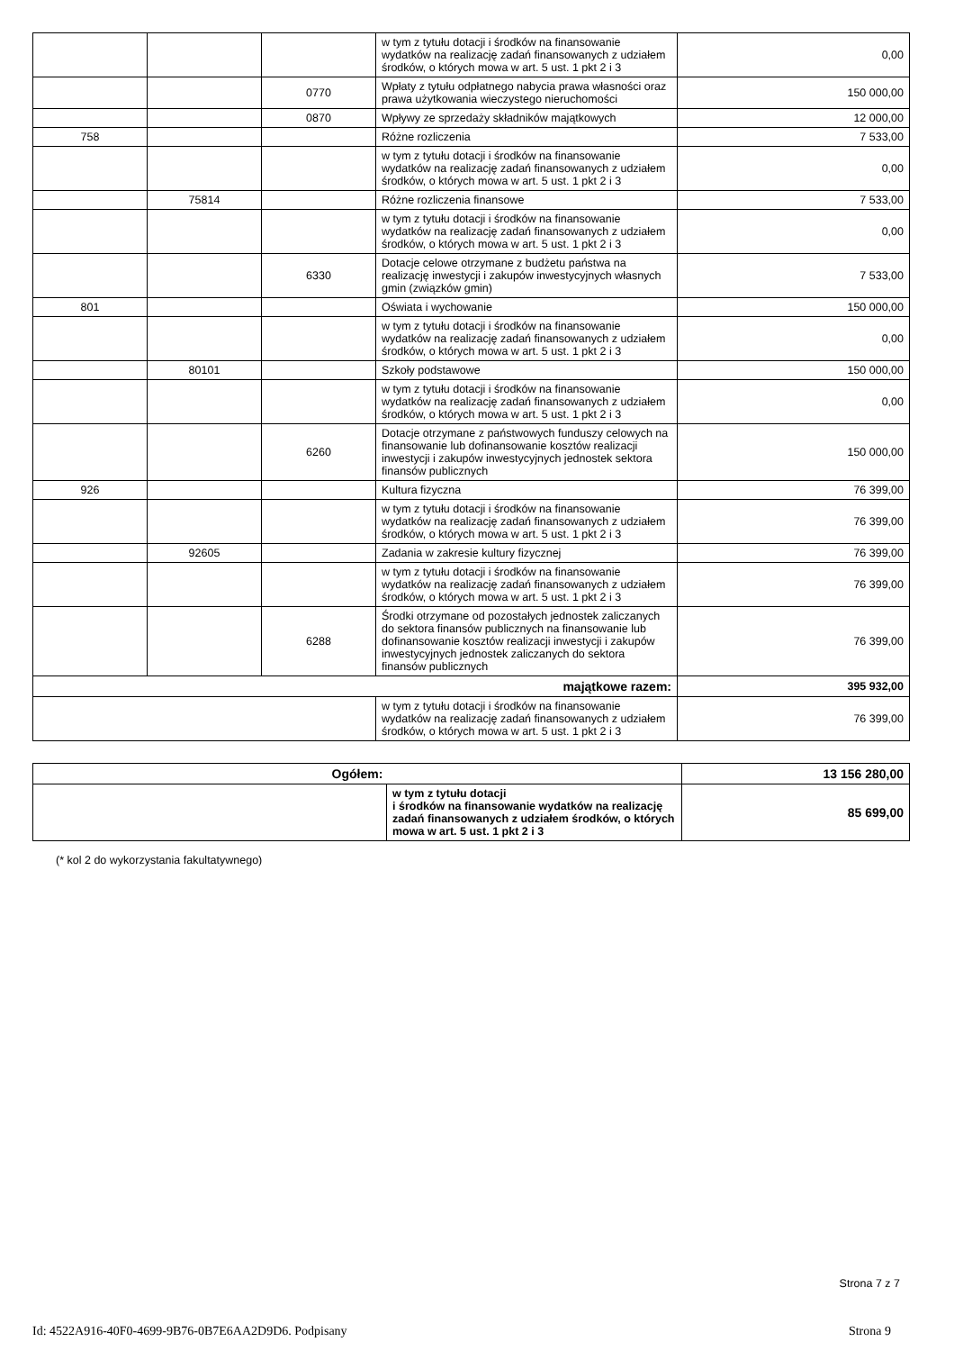| | | | w tym z tytułu dotacji i środków na finansowanie wydatków na realizację zadań finansowanych z udziałem środków, o których mowa w art. 5 ust. 1 pkt 2 i 3 | 0,00 |
| | | 0770 | Wpłaty z tytułu odpłatnego nabycia prawa własności oraz prawa użytkowania wieczystego nieruchomości | 150 000,00 |
| | | 0870 | Wpływy ze sprzedaży składników majątkowych | 12 000,00 |
| 758 | | | Różne rozliczenia | 7 533,00 |
| | | | w tym z tytułu dotacji i środków na finansowanie wydatków na realizację zadań finansowanych z udziałem środków, o których mowa w art. 5 ust. 1 pkt 2 i 3 | 0,00 |
| | 75814 | | Różne rozliczenia finansowe | 7 533,00 |
| | | | w tym z tytułu dotacji i środków na finansowanie wydatków na realizację zadań finansowanych z udziałem środków, o których mowa w art. 5 ust. 1 pkt 2 i 3 | 0,00 |
| | | 6330 | Dotacje celowe otrzymane z budżetu państwa na realizację inwestycji i zakupów inwestycyjnych własnych gmin (związków gmin) | 7 533,00 |
| 801 | | | Oświata i wychowanie | 150 000,00 |
| | | | w tym z tytułu dotacji i środków na finansowanie wydatków na realizację zadań finansowanych z udziałem środków, o których mowa w art. 5 ust. 1 pkt 2 i 3 | 0,00 |
| | 80101 | | Szkoły podstawowe | 150 000,00 |
| | | | w tym z tytułu dotacji i środków na finansowanie wydatków na realizację zadań finansowanych z udziałem środków, o których mowa w art. 5 ust. 1 pkt 2 i 3 | 0,00 |
| | | 6260 | Dotacje otrzymane z państwowych funduszy celowych na finansowanie lub dofinansowanie kosztów realizacji inwestycji i zakupów inwestycyjnych jednostek sektora finansów publicznych | 150 000,00 |
| 926 | | | Kultura fizyczna | 76 399,00 |
| | | | w tym z tytułu dotacji i środków na finansowanie wydatków na realizację zadań finansowanych z udziałem środków, o których mowa w art. 5 ust. 1 pkt 2 i 3 | 76 399,00 |
| | 92605 | | Zadania w zakresie kultury fizycznej | 76 399,00 |
| | | | w tym z tytułu dotacji i środków na finansowanie wydatków na realizację zadań finansowanych z udziałem środków, o których mowa w art. 5 ust. 1 pkt 2 i 3 | 76 399,00 |
| | | 6288 | Środki otrzymane od pozostałych jednostek zaliczanych do sektora finansów publicznych na finansowanie lub dofinansowanie kosztów realizacji inwestycji i zakupów inwestycyjnych jednostek zaliczanych do sektora finansów publicznych | 76 399,00 |
| majątkowe razem: | | | | 395 932,00 |
| | | | w tym z tytułu dotacji i środków na finansowanie wydatków na realizację zadań finansowanych z udziałem środków, o których mowa w art. 5 ust. 1 pkt 2 i 3 | 76 399,00 |
| Ogółem: | | 13 156 280,00 |
| | w tym z tytułu dotacji i środków na finansowanie wydatków na realizację zadań finansowanych z udziałem środków, o których mowa w art. 5 ust. 1 pkt 2 i 3 | 85 699,00 |
(* kol 2 do wykorzystania fakultatywnego)
Strona 7 z 7
Id: 4522A916-40F0-4699-9B76-0B7E6AA2D9D6. Podpisany Strona 9